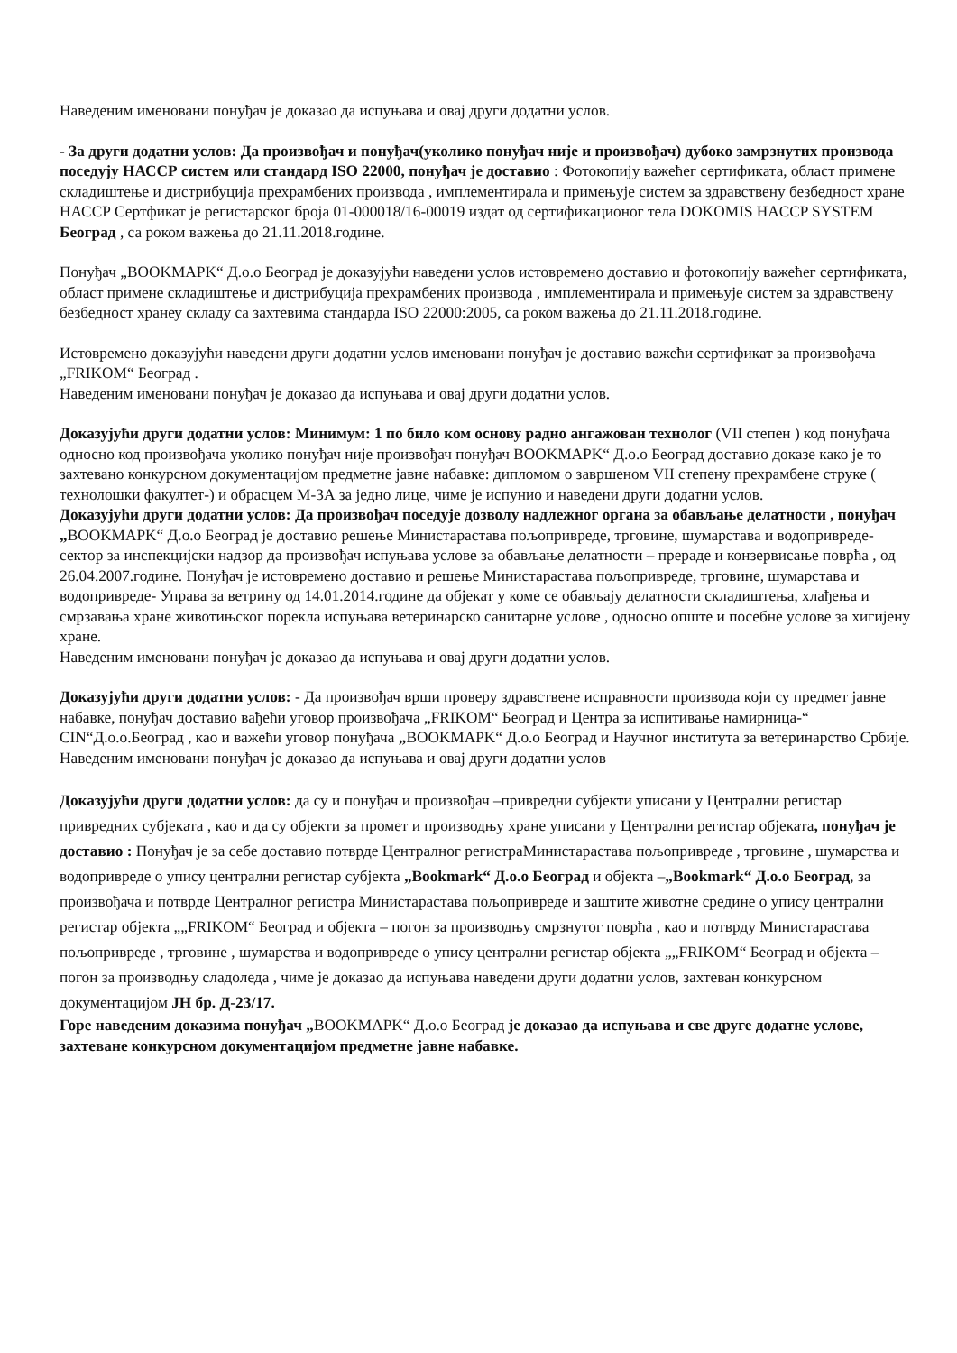Наведеним именовани понуђач је доказао да испуњава и овај други додатни услов.
- За други додатни услов: Да произвођач и понуђач(уколико понуђач није и произвођач) дубоко замрзнутих производа поседују НАССР систем или стандард ISO 22000, понуђач је доставио : Фотокопију важећег сертификата, област примене складиштење и дистрибуција прехрамбених производа , имплементирала и примењује систем за здравствену безбедност хране НАССР Сертфикат је регистарског броја 01-000018/16-00019 издат од сертификационог тела DOKOMIS HACCP SYSTEM Београд , са роком важења до 21.11.2018.године.
Понуђач „BOOKMAPK“ Д.о.о Београд је доказујући наведени услов истовремено доставио и фотокопију важећег сертификата, област примене складиштење и дистрибуција прехрамбених производа , имплементирала и примењује систем за здравствену безбедност хранеу складу са захтевима стандарда ISO 22000:2005, са роком важења до 21.11.2018.године.
Истовремено доказујући наведени други додатни услов именовани понуђач је доставио важећи сертификат за произвођача „FRIKOM“ Београд .
Наведеним именовани понуђач је доказао да испуњава и овај други додатни услов.
Доказујући други додатни услов: Минимум: 1 по било ком основу радно ангажован технолог (VII степен ) код понуђача односно код произвођача уколико понуђач није произвођач понуђач BOOKMAPK“ Д.о.о Београд доставио доказе како је то захтевано конкурсном документацијом предметне јавне набавке: дипломом о завршеном VII степену прехрамбене струке ( технолошки факултет-) и обрасцем М-3А за једно лице, чиме је испунио и наведени други додатни услов.
Доказујући други додатни услов: Да произвођач поседује дозволу надлежног органа за обављање делатности , понуђач „BOOKMAPK“ Д.о.о Београд је доставио решење Министарастава пољопривреде, трговине, шумарстава и водопривреде- сектор за инспекцијски надзор да произвођач испуњава услове за обављање делатности – прераде и конзервисање поврћа , од 26.04.2007.године. Понуђач је истовремено доставио и решење Министарастава пољопривреде, трговине, шумарстава и водопривреде- Управа за ветрину од 14.01.2014.године да објекат у коме се обављају делатности складиштења, хлађења и смрзавања хране животињског порекла испуњава ветеринарско санитарне услове , односно опште и посебне услове за хигијену хране.
Наведеним именовани понуђач је доказао да испуњава и овај други додатни услов.
Доказујући други додатни услов: - Да произвођач врши проверу здравствене исправности производа који су предмет јавне набавке, понуђач доставио вађеħи уговор произвођача „FRIKOM“ Београд и Центра за испитивање намирница-“ CIN“Д.о.о.Београд , као и важећи уговор понуђача „BOOKMAPK“ Д.о.о Београд и Научног института за ветеринарство Србије.
Наведеним именовани понуђач је доказао да испуњава и овај други додатни услов
Доказујући други додатни услов: да су и понуђач и произвођач –привредни субјекти уписани у Централни регистар привредних субјеката , као и да су објекти за промет и производњу хране уписани у Централни регистар објеката, понуђач је доставио : Понуђач је за себе доставио потврде Централног регистраМинистарастава пољопривреде , трговине , шумарства и водопривреде о упису централни регистар субјекта „Bookmark“ Д.о.о Београд и објекта –„Bookmark“ Д.о.о Београд, за произвођача и потврде Централног регистра Министарастава пољопривреде и заштите животне средине о упису централни регистар објекта „„FRIKOM“ Београд и објекта – погон за производњу смрзнутог поврћа , као и потврду Министарастава пољопривреде , трговине , шумарства и водопривреде о упису централни регистар објекта „„FRIKOM“ Београд и објекта – погон за производњу сладоледа , чиме је доказао да испуњава наведени други додатни услов, захтеван конкурсном документацијом ЈН бр. Д-23/17.
Горе наведеним доказима понуђач „BOOKMAPK“ Д.о.о Београд је доказао да испуњава и све друге додатне услове, захтеване конкурсном документацијом предметне јавне набавке.